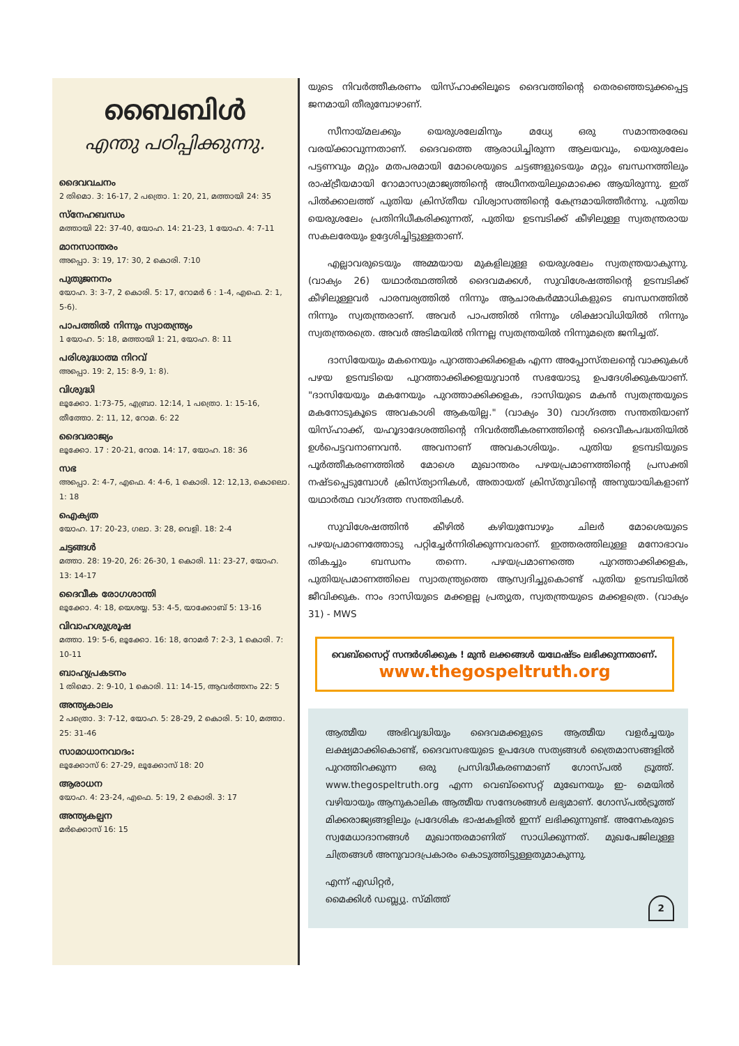ബൈബിൾ
എന്തു പഠിപ്പിക്കുന്നു.
ദൈവവചനം
2 തിമൊ. 3: 16-17, 2 പത്രൊ. 1: 20, 21, മത്തായി 24: 35
സ്നേഹബന്ധം
മത്തായി 22: 37-40, യോഹ. 14: 21-23, 1 യോഹ. 4: 7-11
മാനസാന്തരം
അപ്പൊ. 3: 19, 17: 30, 2 കൊരി. 7:10
പുതുജനനം
യോഹ. 3: 3-7, 2 കൊരി. 5: 17, റോമർ 6 : 1-4, എഫെ. 2: 1, 5-6).
പാപത്തിൽ നിന്നും സ്വാതന്ത്ര്യം
1 യോഹ. 5: 18, മത്തായി 1: 21, യോഹ. 8: 11
പരിശുദ്ധാത്മ നിറവ്
അപ്പൊ. 19: 2, 15: 8-9, 1: 8).
വിശുദ്ധി
ലൂക്കോ. 1:73-75, എബ്രാ. 12:14, 1 പത്രൊ. 1: 15-16, തീത്തോ. 2: 11, 12, റോമ. 6: 22
ദൈവരാജ്യം
ലൂക്കോ. 17 : 20-21, റോമ. 14: 17, യോഹ. 18: 36
സഭ
അപ്പൊ. 2: 4-7, എഫെ. 4: 4-6, 1 കൊരി. 12: 12,13, കൊലൊ. 1: 18
ഐക്യത
യോഹ. 17: 20-23, ഗലാ. 3: 28, വെളി. 18: 2-4
ചട്ടങ്ങൾ
മത്താ. 28: 19-20, 26: 26-30, 1 കൊരി. 11: 23-27, യോഹ. 13: 14-17
ദൈവീക രോഗശാന്തി
ലൂക്കോ. 4: 18, യെശയ്യ. 53: 4-5, യാക്കോബ് 5: 13-16
വിവാഹശുശ്രൂഷ
മത്താ. 19: 5-6, ലൂക്കോ. 16: 18, റോമർ 7: 2-3, 1 കൊരി. 7: 10-11
ബാഹ്യപ്രകടനം
1 തിമൊ. 2: 9-10, 1 കൊരി. 11: 14-15, ആവർത്തനം 22: 5
അന്ത്യകാലം
2 പത്രൊ. 3: 7-12, യോഹ. 5: 28-29, 2 കൊരി. 5: 10, മത്താ. 25: 31-46
സാമാധാനവാദം:
ലൂക്കോസ് 6: 27-29, ലൂക്കോസ് 18: 20
ആരാധന
യോഹ. 4: 23-24, എഫെ. 5: 19, 2 കൊരി. 3: 17
അന്ത്യകല്പന
മർക്കൊസ് 16: 15
യുടെ നിവർത്തീകരണം യിസ്ഹാക്കിലൂടെ ദൈവത്തിന്റെ തെരഞ്ഞെടുക്കപ്പെട്ട ജനമായി തീരുമ്പോഴാണ്.
സീനായ്മലക്കും യെരുശലേമിനും മധ്യേ ഒരു സമാന്തരരേഖ വരയ്ക്കാവുന്നതാണ്. ദൈവത്തെ ആരാധിച്ചിരുന്ന ആലയവും, യെരുശലേം പട്ടണവും മറ്റും മതപരമായി മോശെയുടെ ചട്ടങ്ങളുടെയും മറ്റും ബന്ധനത്തിലും രാഷ്ട്രീയമായി റോമാസാമ്രാജ്യത്തിന്റെ അധീനതയിലുമൊക്കെ ആയിരുന്നു. ഇത് പിൽക്കാലത്ത് പുതിയ ക്രിസ്തീയ വിശ്വാസത്തിന്റെ കേന്ദ്രമായിത്തീർന്നു. പുതിയ യെരുശലേം പ്രതിനിധീകരിക്കുന്നത്, പുതിയ ഉടമ്പടിക്ക് കീഴിലുള്ള സ്വതന്ത്രരായ സകലരേയും ഉദ്ദേശിച്ചിട്ടുള്ളതാണ്.
എല്ലാവരുടെയും അമ്മയായ മുകളിലുള്ള യെരുശലേം സ്വതന്ത്രയാകുന്നു. (വാക്യം 26) യഥാർത്ഥത്തിൽ ദൈവമക്കൾ, സുവിശേഷത്തിന്റെ ഉടമ്പടിക്ക് കീഴിലുള്ളവർ പാരമ്പര്യത്തിൽ നിന്നും ആചാരകർമ്മാധികളുടെ ബന്ധനത്തിൽ നിന്നും സ്വതന്ത്രരാണ്. അവർ പാപത്തിൽ നിന്നും ശിക്ഷാവിധിയിൽ നിന്നും സ്വതന്ത്രരത്രെ. അവർ അടിമയിൽ നിന്നല്ല സ്വതന്ത്രയിൽ നിന്നുമത്രെ ജനിച്ചത്.
ദാസിയേയും മകനെയും പുറത്താക്കിക്കളക എന്ന അപ്പോസ്തലന്റെ വാക്കുകൾ പഴയ ഉടമ്പടിയെ പുറത്താക്കിക്കളയുവാൻ സഭയോടു ഉപദേശിക്കുകയാണ്. "ദാസിയേയും മകനേയും പുറത്താക്കിക്കളക, ദാസിയുടെ മകൻ സ്വതന്ത്രയുടെ മകനോടുകൂടെ അവകാശി ആകയില്ല." (വാക്യം 30) വാഗ്ദത്ത സന്തതിയാണ് യിസ്ഹാക്ക്, യഹൂദാദേശത്തിന്റെ നിവർത്തീകരണത്തിന്റെ ദൈവീകപദ്ധതിയിൽ ഉൾപെട്ടവനാണവൻ. അവനാണ് അവകാശിയും. പുതിയ ഉടമ്പടിയുടെ പൂർത്തീകരണത്തിൽ മോശെ മുഖാന്തരം പഴയപ്രമാണത്തിന്റെ പ്രസക്തി നഷ്ടപ്പെടുമ്പോൾ ക്രിസ്ത്യാനികൾ, അതായത് ക്രിസ്തുവിന്റെ അനുയായികളാണ് യഥാർത്ഥ വാഗ്ദത്ത സന്തതികൾ.
സുവിശേഷത്തിൻ കീഴിൽ കഴിയുമ്പോഴും ചിലർ മോശെയുടെ പഴയപ്രമാണത്തോടു പറ്റിച്ചേർന്നിരിക്കുന്നവരാണ്. ഇത്തരത്തിലുള്ള മനോഭാവം തികച്ചും ബന്ധനം തന്നെ. പഴയപ്രമാണത്തെ പുറത്താക്കിക്കളക, പുതിയപ്രമാണത്തിലെ സ്വാതന്ത്ര്യത്തെ ആസ്വദിച്ചുകൊണ്ട് പുതിയ ഉടമ്പടിയിൽ ജീവിക്കുക. നാം ദാസിയുടെ മക്കളല്ല പ്രത്യുത, സ്വതന്ത്രയുടെ മക്കളത്രെ. (വാക്യം 31) - MWS
വെബ്സൈറ്റ് സന്ദർശിക്കുക ! മുൻ ലക്കങ്ങൾ യഥേഷ്ടം ലഭിക്കുന്നതാണ്.
www.thegospeltruth.org
ആത്മീയ അഭിവൃദ്ധിയും ദൈവമക്കളുടെ ആത്മീയ വളർച്ചയും ലക്ഷ്യമാക്കികൊണ്ട്, ദൈവസഭയുടെ ഉപദേശ സത്യങ്ങൾ ത്രൈമാസങ്ങളിൽ പുറത്തിറക്കുന്ന ഒരു പ്രസിദ്ധീകരണമാണ് ഗോസ്പൽ ട്രൂത്ത്. www.thegospeltruth.org എന്ന വെബ്സൈറ്റ് മുഖേനയും ഇ- മെയിൽ വഴിയായും ആനുകാലിക ആത്മീയ സന്ദേശങ്ങൾ ലഭ്യമാണ്. ഗോസ്പൽട്രൂത്ത് മിക്കരാജ്യങ്ങളിലും പ്രദേശിക ഭാഷകളിൽ ഇന്ന് ലഭിക്കുന്നുണ്ട്. അനേകരുടെ സ്വമേധാദാനങ്ങൾ മുഖാന്തരമാണിത് സാധിക്കുന്നത്. മുഖപേജിലുള്ള ചിത്രങ്ങൾ അനുവാദപ്രകാരം കൊടുത്തിട്ടുള്ളതുമാകുന്നു.
എന്ന് എഡിറ്റർ,
മൈക്കിൾ ഡബ്ല്യു. സ്മിത്ത്
2